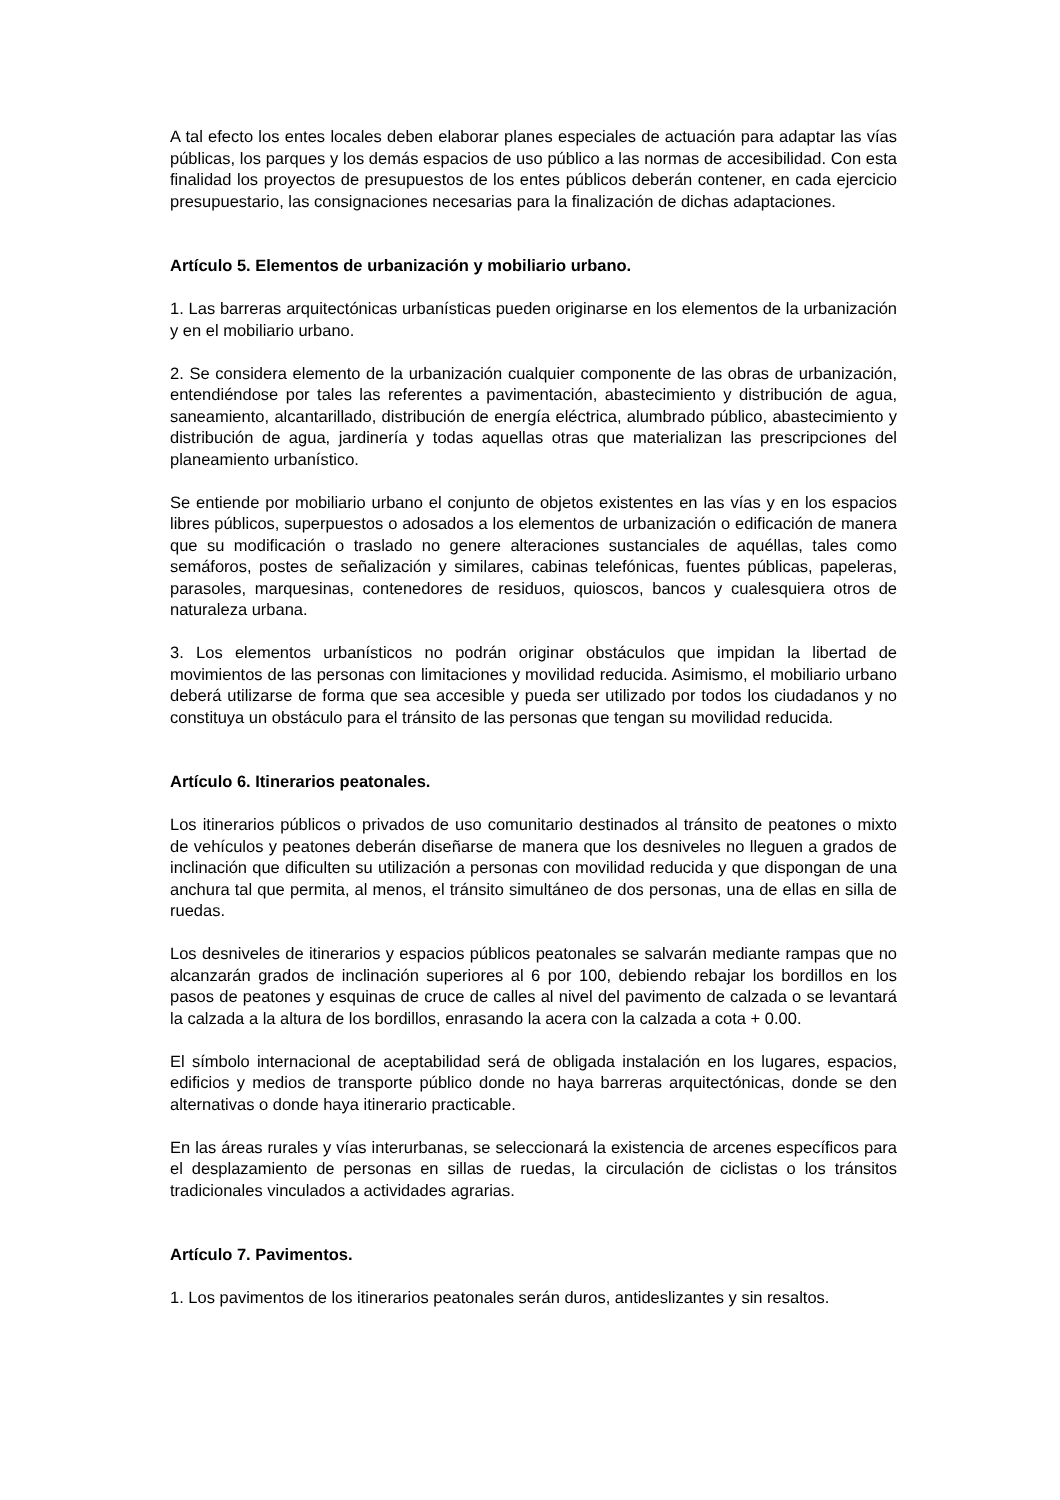A tal efecto los entes locales deben elaborar planes especiales de actuación para adaptar las vías públicas, los parques y los demás espacios de uso público a las normas de accesibilidad. Con esta finalidad los proyectos de presupuestos de los entes públicos deberán contener, en cada ejercicio presupuestario, las consignaciones necesarias para la finalización de dichas adaptaciones.
Artículo 5. Elementos de urbanización y mobiliario urbano.
1. Las barreras arquitectónicas urbanísticas pueden originarse en los elementos de la urbanización y en el mobiliario urbano.
2. Se considera elemento de la urbanización cualquier componente de las obras de urbanización, entendiéndose por tales las referentes a pavimentación, abastecimiento y distribución de agua, saneamiento, alcantarillado, distribución de energía eléctrica, alumbrado público, abastecimiento y distribución de agua, jardinería y todas aquellas otras que materializan las prescripciones del planeamiento urbanístico.
Se entiende por mobiliario urbano el conjunto de objetos existentes en las vías y en los espacios libres públicos, superpuestos o adosados a los elementos de urbanización o edificación de manera que su modificación o traslado no genere alteraciones sustanciales de aquéllas, tales como semáforos, postes de señalización y similares, cabinas telefónicas, fuentes públicas, papeleras, parasoles, marquesinas, contenedores de residuos, quioscos, bancos y cualesquiera otros de naturaleza urbana.
3. Los elementos urbanísticos no podrán originar obstáculos que impidan la libertad de movimientos de las personas con limitaciones y movilidad reducida. Asimismo, el mobiliario urbano deberá utilizarse de forma que sea accesible y pueda ser utilizado por todos los ciudadanos y no constituya un obstáculo para el tránsito de las personas que tengan su movilidad reducida.
Artículo 6. Itinerarios peatonales.
Los itinerarios públicos o privados de uso comunitario destinados al tránsito de peatones o mixto de vehículos y peatones deberán diseñarse de manera que los desniveles no lleguen a grados de inclinación que dificulten su utilización a personas con movilidad reducida y que dispongan de una anchura tal que permita, al menos, el tránsito simultáneo de dos personas, una de ellas en silla de ruedas.
Los desniveles de itinerarios y espacios públicos peatonales se salvarán mediante rampas que no alcanzarán grados de inclinación superiores al 6 por 100, debiendo rebajar los bordillos en los pasos de peatones y esquinas de cruce de calles al nivel del pavimento de calzada o se levantará la calzada a la altura de los bordillos, enrasando la acera con la calzada a cota + 0.00.
El símbolo internacional de aceptabilidad será de obligada instalación en los lugares, espacios, edificios y medios de transporte público donde no haya barreras arquitectónicas, donde se den alternativas o donde haya itinerario practicable.
En las áreas rurales y vías interurbanas, se seleccionará la existencia de arcenes específicos para el desplazamiento de personas en sillas de ruedas, la circulación de ciclistas o los tránsitos tradicionales vinculados a actividades agrarias.
Artículo 7. Pavimentos.
1. Los pavimentos de los itinerarios peatonales serán duros, antideslizantes y sin resaltos.